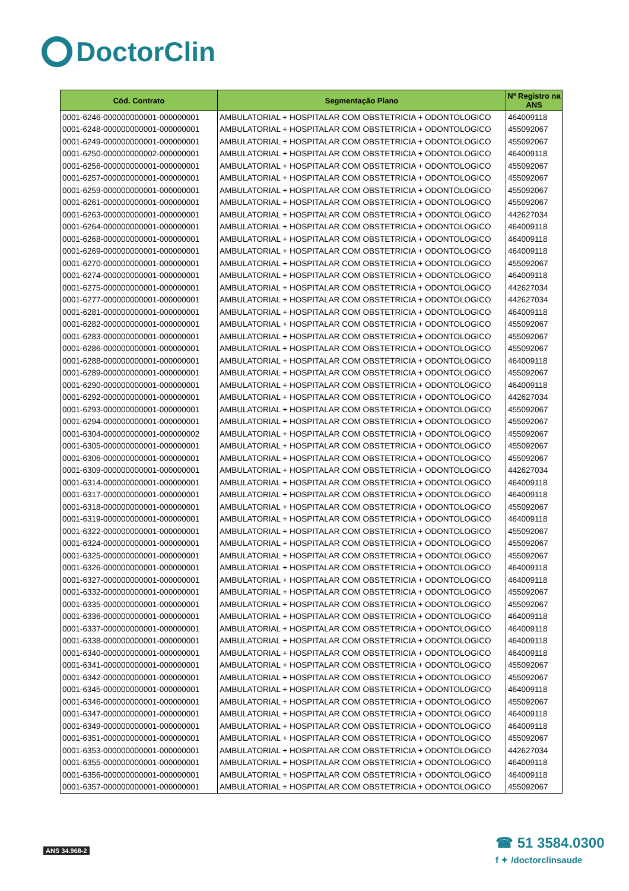DoctorClin
| Cód. Contrato | Segmentação Plano | Nº Registro na ANS |
| --- | --- | --- |
| 0001-6246-000000000001-000000001 | AMBULATORIAL + HOSPITALAR COM OBSTETRICIA + ODONTOLOGICO | 464009118 |
| 0001-6248-000000000001-000000001 | AMBULATORIAL + HOSPITALAR COM OBSTETRICIA + ODONTOLOGICO | 455092067 |
| 0001-6249-000000000001-000000001 | AMBULATORIAL + HOSPITALAR COM OBSTETRICIA + ODONTOLOGICO | 455092067 |
| 0001-6250-000000000002-000000001 | AMBULATORIAL + HOSPITALAR COM OBSTETRICIA + ODONTOLOGICO | 464009118 |
| 0001-6256-000000000001-000000001 | AMBULATORIAL + HOSPITALAR COM OBSTETRICIA + ODONTOLOGICO | 455092067 |
| 0001-6257-000000000001-000000001 | AMBULATORIAL + HOSPITALAR COM OBSTETRICIA + ODONTOLOGICO | 455092067 |
| 0001-6259-000000000001-000000001 | AMBULATORIAL + HOSPITALAR COM OBSTETRICIA + ODONTOLOGICO | 455092067 |
| 0001-6261-000000000001-000000001 | AMBULATORIAL + HOSPITALAR COM OBSTETRICIA + ODONTOLOGICO | 455092067 |
| 0001-6263-000000000001-000000001 | AMBULATORIAL + HOSPITALAR COM OBSTETRICIA + ODONTOLOGICO | 442627034 |
| 0001-6264-000000000001-000000001 | AMBULATORIAL + HOSPITALAR COM OBSTETRICIA + ODONTOLOGICO | 464009118 |
| 0001-6268-000000000001-000000001 | AMBULATORIAL + HOSPITALAR COM OBSTETRICIA + ODONTOLOGICO | 464009118 |
| 0001-6269-000000000001-000000001 | AMBULATORIAL + HOSPITALAR COM OBSTETRICIA + ODONTOLOGICO | 464009118 |
| 0001-6270-000000000001-000000001 | AMBULATORIAL + HOSPITALAR COM OBSTETRICIA + ODONTOLOGICO | 455092067 |
| 0001-6274-000000000001-000000001 | AMBULATORIAL + HOSPITALAR COM OBSTETRICIA + ODONTOLOGICO | 464009118 |
| 0001-6275-000000000001-000000001 | AMBULATORIAL + HOSPITALAR COM OBSTETRICIA + ODONTOLOGICO | 442627034 |
| 0001-6277-000000000001-000000001 | AMBULATORIAL + HOSPITALAR COM OBSTETRICIA + ODONTOLOGICO | 442627034 |
| 0001-6281-000000000001-000000001 | AMBULATORIAL + HOSPITALAR COM OBSTETRICIA + ODONTOLOGICO | 464009118 |
| 0001-6282-000000000001-000000001 | AMBULATORIAL + HOSPITALAR COM OBSTETRICIA + ODONTOLOGICO | 455092067 |
| 0001-6283-000000000001-000000001 | AMBULATORIAL + HOSPITALAR COM OBSTETRICIA + ODONTOLOGICO | 455092067 |
| 0001-6286-000000000001-000000001 | AMBULATORIAL + HOSPITALAR COM OBSTETRICIA + ODONTOLOGICO | 455092067 |
| 0001-6288-000000000001-000000001 | AMBULATORIAL + HOSPITALAR COM OBSTETRICIA + ODONTOLOGICO | 464009118 |
| 0001-6289-000000000001-000000001 | AMBULATORIAL + HOSPITALAR COM OBSTETRICIA + ODONTOLOGICO | 455092067 |
| 0001-6290-000000000001-000000001 | AMBULATORIAL + HOSPITALAR COM OBSTETRICIA + ODONTOLOGICO | 464009118 |
| 0001-6292-000000000001-000000001 | AMBULATORIAL + HOSPITALAR COM OBSTETRICIA + ODONTOLOGICO | 442627034 |
| 0001-6293-000000000001-000000001 | AMBULATORIAL + HOSPITALAR COM OBSTETRICIA + ODONTOLOGICO | 455092067 |
| 0001-6294-000000000001-000000001 | AMBULATORIAL + HOSPITALAR COM OBSTETRICIA + ODONTOLOGICO | 455092067 |
| 0001-6304-000000000001-000000002 | AMBULATORIAL + HOSPITALAR COM OBSTETRICIA + ODONTOLOGICO | 455092067 |
| 0001-6305-000000000001-000000001 | AMBULATORIAL + HOSPITALAR COM OBSTETRICIA + ODONTOLOGICO | 455092067 |
| 0001-6306-000000000001-000000001 | AMBULATORIAL + HOSPITALAR COM OBSTETRICIA + ODONTOLOGICO | 455092067 |
| 0001-6309-000000000001-000000001 | AMBULATORIAL + HOSPITALAR COM OBSTETRICIA + ODONTOLOGICO | 442627034 |
| 0001-6314-000000000001-000000001 | AMBULATORIAL + HOSPITALAR COM OBSTETRICIA + ODONTOLOGICO | 464009118 |
| 0001-6317-000000000001-000000001 | AMBULATORIAL + HOSPITALAR COM OBSTETRICIA + ODONTOLOGICO | 464009118 |
| 0001-6318-000000000001-000000001 | AMBULATORIAL + HOSPITALAR COM OBSTETRICIA + ODONTOLOGICO | 455092067 |
| 0001-6319-000000000001-000000001 | AMBULATORIAL + HOSPITALAR COM OBSTETRICIA + ODONTOLOGICO | 464009118 |
| 0001-6322-000000000001-000000001 | AMBULATORIAL + HOSPITALAR COM OBSTETRICIA + ODONTOLOGICO | 455092067 |
| 0001-6324-000000000001-000000001 | AMBULATORIAL + HOSPITALAR COM OBSTETRICIA + ODONTOLOGICO | 455092067 |
| 0001-6325-000000000001-000000001 | AMBULATORIAL + HOSPITALAR COM OBSTETRICIA + ODONTOLOGICO | 455092067 |
| 0001-6326-000000000001-000000001 | AMBULATORIAL + HOSPITALAR COM OBSTETRICIA + ODONTOLOGICO | 464009118 |
| 0001-6327-000000000001-000000001 | AMBULATORIAL + HOSPITALAR COM OBSTETRICIA + ODONTOLOGICO | 464009118 |
| 0001-6332-000000000001-000000001 | AMBULATORIAL + HOSPITALAR COM OBSTETRICIA + ODONTOLOGICO | 455092067 |
| 0001-6335-000000000001-000000001 | AMBULATORIAL + HOSPITALAR COM OBSTETRICIA + ODONTOLOGICO | 455092067 |
| 0001-6336-000000000001-000000001 | AMBULATORIAL + HOSPITALAR COM OBSTETRICIA + ODONTOLOGICO | 464009118 |
| 0001-6337-000000000001-000000001 | AMBULATORIAL + HOSPITALAR COM OBSTETRICIA + ODONTOLOGICO | 464009118 |
| 0001-6338-000000000001-000000001 | AMBULATORIAL + HOSPITALAR COM OBSTETRICIA + ODONTOLOGICO | 464009118 |
| 0001-6340-000000000001-000000001 | AMBULATORIAL + HOSPITALAR COM OBSTETRICIA + ODONTOLOGICO | 464009118 |
| 0001-6341-000000000001-000000001 | AMBULATORIAL + HOSPITALAR COM OBSTETRICIA + ODONTOLOGICO | 455092067 |
| 0001-6342-000000000001-000000001 | AMBULATORIAL + HOSPITALAR COM OBSTETRICIA + ODONTOLOGICO | 455092067 |
| 0001-6345-000000000001-000000001 | AMBULATORIAL + HOSPITALAR COM OBSTETRICIA + ODONTOLOGICO | 464009118 |
| 0001-6346-000000000001-000000001 | AMBULATORIAL + HOSPITALAR COM OBSTETRICIA + ODONTOLOGICO | 455092067 |
| 0001-6347-000000000001-000000001 | AMBULATORIAL + HOSPITALAR COM OBSTETRICIA + ODONTOLOGICO | 464009118 |
| 0001-6349-000000000001-000000001 | AMBULATORIAL + HOSPITALAR COM OBSTETRICIA + ODONTOLOGICO | 464009118 |
| 0001-6351-000000000001-000000001 | AMBULATORIAL + HOSPITALAR COM OBSTETRICIA + ODONTOLOGICO | 455092067 |
| 0001-6353-000000000001-000000001 | AMBULATORIAL + HOSPITALAR COM OBSTETRICIA + ODONTOLOGICO | 442627034 |
| 0001-6355-000000000001-000000001 | AMBULATORIAL + HOSPITALAR COM OBSTETRICIA + ODONTOLOGICO | 464009118 |
| 0001-6356-000000000001-000000001 | AMBULATORIAL + HOSPITALAR COM OBSTETRICIA + ODONTOLOGICO | 464009118 |
| 0001-6357-000000000001-000000001 | AMBULATORIAL + HOSPITALAR COM OBSTETRICIA + ODONTOLOGICO | 455092067 |
ANS 34.968-2
☎ 51 3584.0300
f ✦ /doctorclinsaude